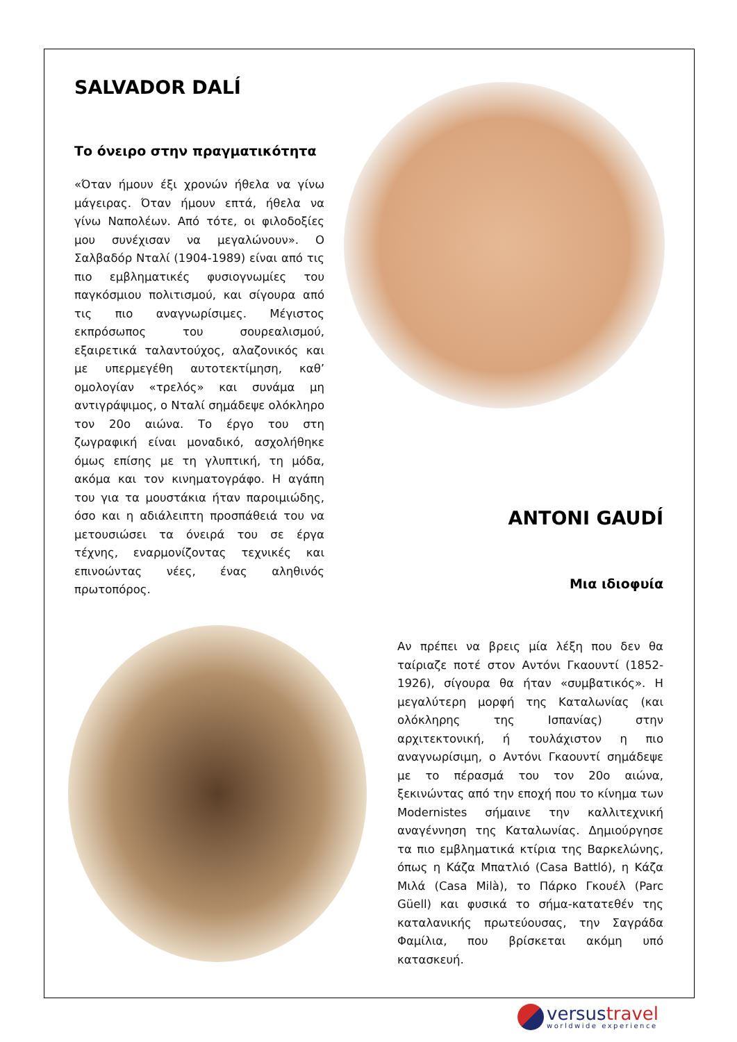SALVADOR DALÍ
Το όνειρο στην πραγματικότητα
«Όταν ήμουν έξι χρονών ήθελα να γίνω μάγειρας. Όταν ήμουν επτά, ήθελα να γίνω Ναπολέων. Από τότε, οι φιλοδοξίες μου συνέχισαν να μεγαλώνουν». Ο Σαλβαδόρ Νταλί (1904-1989) είναι από τις πιο εμβληματικές φυσιογνωμίες του παγκόσμιου πολιτισμού, και σίγουρα από τις πιο αναγνωρίσιμες. Μέγιστος εκπρόσωπος του σουρεαλισμού, εξαιρετικά ταλαντούχος, αλαζονικός και με υπερμεγέθη αυτοτεκτίμηση, καθ’ ομολογίαν «τρελός» και συνάμα μη αντιγράψιμος, ο Νταλί σημάδεψε ολόκληρο τον 20ο αιώνα. Το έργο του στη ζωγραφική είναι μοναδικό, ασχολήθηκε όμως επίσης με τη γλυπτική, τη μόδα, ακόμα και τον κινηματογράφο. Η αγάπη του για τα μουστάκια ήταν παροιμιώδης, όσο και η αδιάλειπτη προσπάθειά του να μετουσιώσει τα όνειρά του σε έργα τέχνης, εναρμονίζοντας τεχνικές και επινοώντας νέες, ένας αληθινός πρωτοπόρος.
ANTONI GAUDÍ
Μια ιδιοφυία
Αν πρέπει να βρεις μία λέξη που δεν θα ταίριαζε ποτέ στον Αντόνι Γκαουντί (1852-1926), σίγουρα θα ήταν «συμβατικός». Η μεγαλύτερη μορφή της Καταλωνίας (και ολόκληρης της Ισπανίας) στην αρχιτεκτονική, ή τουλάχιστον η πιο αναγνωρίσιμη, ο Αντόνι Γκαουντί σημάδεψε με το πέρασμά του τον 20ο αιώνα, ξεκινώντας από την εποχή που το κίνημα των Modernistes σήμαινε την καλλιτεχνική αναγέννηση της Καταλωνίας. Δημιούργησε τα πιο εμβληματικά κτίρια της Βαρκελώνης, όπως η Κάζα Μπατλιό (Casa Battló), η Κάζα Μιλά (Casa Milà), το Πάρκο Γκουέλ (Parc Güell) και φυσικά το σήμα-κατατεθέν της καταλανικής πρωτεύουσας, την Σαγράδα Φαμίλια, που βρίσκεται ακόμη υπό κατασκευή.
versus travel
worldwide experience